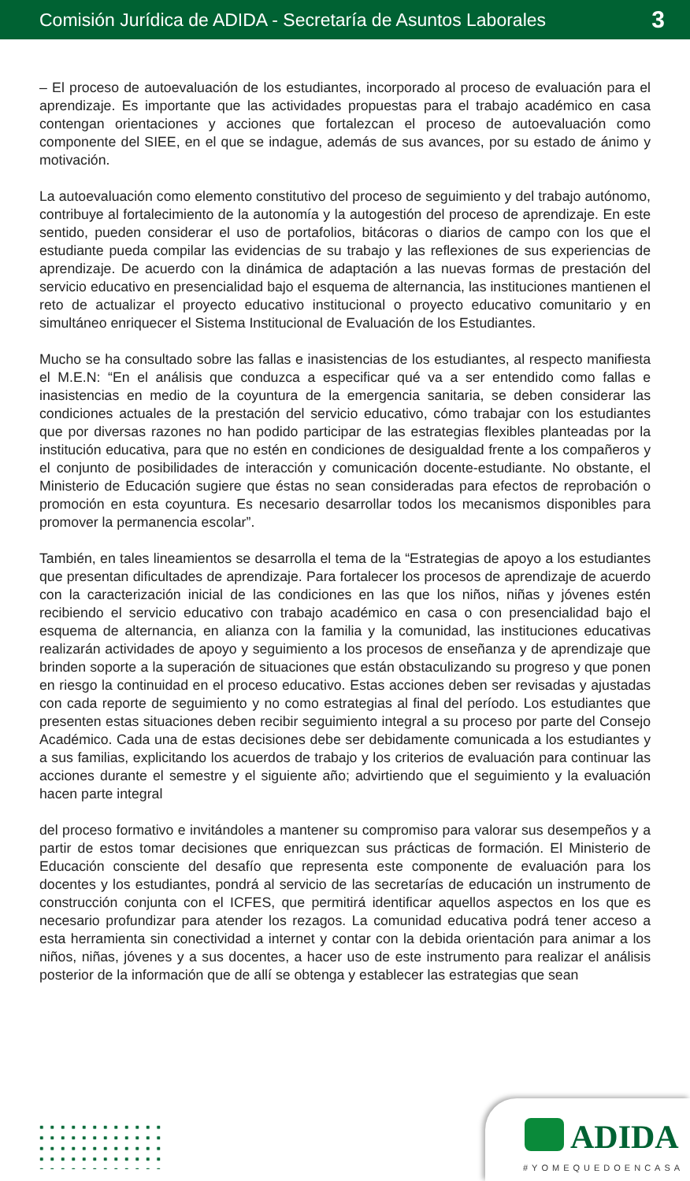Comisión Jurídica de ADIDA - Secretaría de Asuntos Laborales 3
– El proceso de autoevaluación de los estudiantes, incorporado al proceso de evaluación para el aprendizaje. Es importante que las actividades propuestas para el trabajo académico en casa contengan orientaciones y acciones que fortalezcan el proceso de autoevaluación como componente del SIEE, en el que se indague, además de sus avances, por su estado de ánimo y motivación.
La autoevaluación como elemento constitutivo del proceso de seguimiento y del trabajo autónomo, contribuye al fortalecimiento de la autonomía y la autogestión del proceso de aprendizaje. En este sentido, pueden considerar el uso de portafolios, bitácoras o diarios de campo con los que el estudiante pueda compilar las evidencias de su trabajo y las reflexiones de sus experiencias de aprendizaje. De acuerdo con la dinámica de adaptación a las nuevas formas de prestación del servicio educativo en presencialidad bajo el esquema de alternancia, las instituciones mantienen el reto de actualizar el proyecto educativo institucional o proyecto educativo comunitario y en simultáneo enriquecer el Sistema Institucional de Evaluación de los Estudiantes.
Mucho se ha consultado sobre las fallas e inasistencias de los estudiantes, al respecto manifiesta el M.E.N: “En el análisis que conduzca a especificar qué va a ser entendido como fallas e inasistencias en medio de la coyuntura de la emergencia sanitaria, se deben considerar las condiciones actuales de la prestación del servicio educativo, cómo trabajar con los estudiantes que por diversas razones no han podido participar de las estrategias flexibles planteadas por la institución educativa, para que no estén en condiciones de desigualdad frente a los compañeros y el conjunto de posibilidades de interacción y comunicación docente-estudiante. No obstante, el Ministerio de Educación sugiere que éstas no sean consideradas para efectos de reprobación o promoción en esta coyuntura. Es necesario desarrollar todos los mecanismos disponibles para promover la permanencia escolar”.
También, en tales lineamientos se desarrolla el tema de la “Estrategias de apoyo a los estudiantes que presentan dificultades de aprendizaje. Para fortalecer los procesos de aprendizaje de acuerdo con la caracterización inicial de las condiciones en las que los niños, niñas y jóvenes estén recibiendo el servicio educativo con trabajo académico en casa o con presencialidad bajo el esquema de alternancia, en alianza con la familia y la comunidad, las instituciones educativas realizarán actividades de apoyo y seguimiento a los procesos de enseñanza y de aprendizaje que brinden soporte a la superación de situaciones que están obstaculizando su progreso y que ponen en riesgo la continuidad en el proceso educativo. Estas acciones deben ser revisadas y ajustadas con cada reporte de seguimiento y no como estrategias al final del período. Los estudiantes que presenten estas situaciones deben recibir seguimiento integral a su proceso por parte del Consejo Académico. Cada una de estas decisiones debe ser debidamente comunicada a los estudiantes y a sus familias, explicitando los acuerdos de trabajo y los criterios de evaluación para continuar las acciones durante el semestre y el siguiente año; advirtiendo que el seguimiento y la evaluación hacen parte integral
del proceso formativo e invitándoles a mantener su compromiso para valorar sus desempeños y a partir de estos tomar decisiones que enriquezcan sus prácticas de formación. El Ministerio de Educación consciente del desafío que representa este componente de evaluación para los docentes y los estudiantes, pondrá al servicio de las secretarías de educación un instrumento de construcción conjunta con el ICFES, que permitirá identificar aquellos aspectos en los que es necesario profundizar para atender los rezagos. La comunidad educativa podrá tener acceso a esta herramienta sin conectividad a internet y contar con la debida orientación para animar a los niños, niñas, jóvenes y a sus docentes, a hacer uso de este instrumento para realizar el análisis posterior de la información que de allí se obtenga y establecer las estrategias que sean
ADIDA
#YOMEQUEDOENCASA